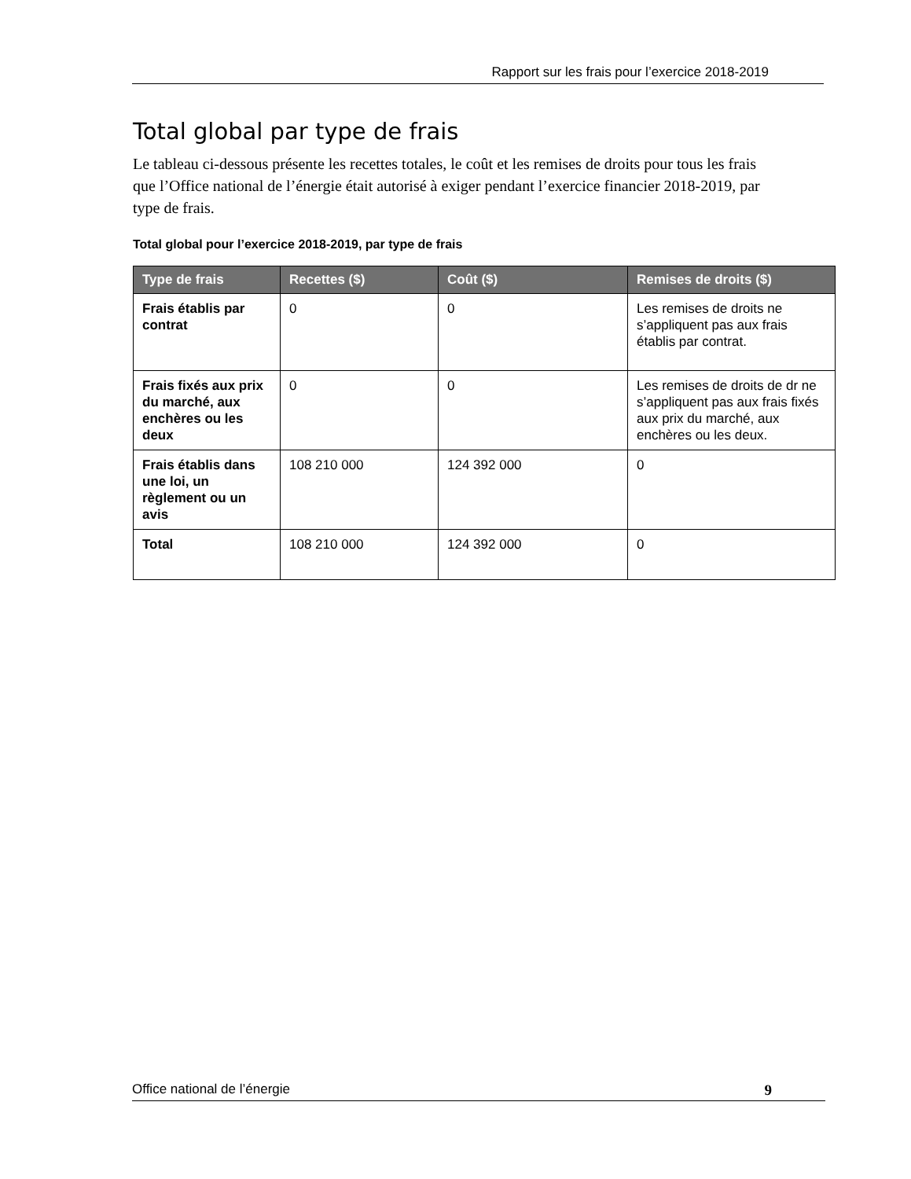Rapport sur les frais pour l’exercice 2018-2019
Total global par type de frais
Le tableau ci-dessous présente les recettes totales, le coût et les remises de droits pour tous les frais que l’Office national de l’énergie était autorisé à exiger pendant l’exercice financier 2018-2019, par type de frais.
Total global pour l’exercice 2018-2019, par type de frais
| Type de frais | Recettes ($) | Coût ($) | Remises de droits ($) |
| --- | --- | --- | --- |
| Frais établis par contrat | 0 | 0 | Les remises de droits ne s’appliquent pas aux frais établis par contrat. |
| Frais fixés aux prix du marché, aux enchères ou les deux | 0 | 0 | Les remises de droits de dr ne s’appliquent pas aux frais fixés aux prix du marché, aux enchères ou les deux. |
| Frais établis dans une loi, un règlement ou un avis | 108 210 000 | 124 392 000 | 0 |
| Total | 108 210 000 | 124 392 000 | 0 |
Office national de l’énergie 9